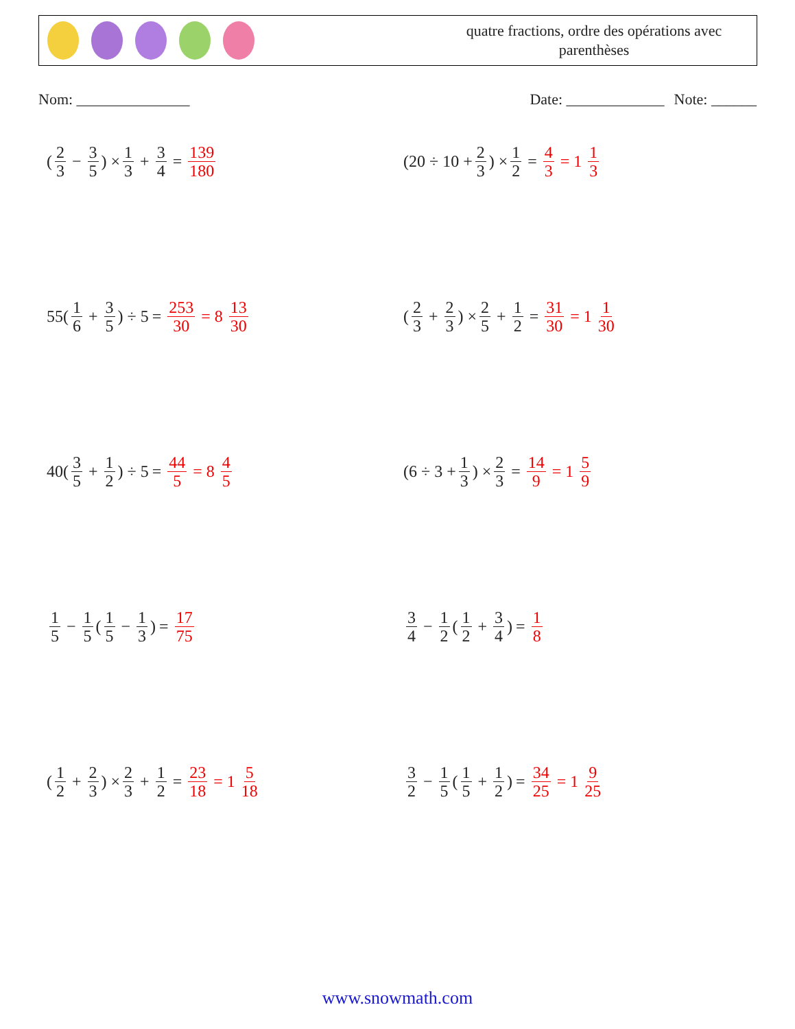quatre fractions, ordre des opérations avec
parenthèses
Nom: _______________ Date: _____________ Note: ______
(2 3 − 3 5) × 1 3 + 3 4 = 139 180
(20 ÷ 10 + 2 3) × 1 2 = 4 3 = 1 1 3
55(1 6 + 3 5) ÷ 5 = 253 30 = 8 13 30
(2 3 + 2 3) × 2 5 + 1 2 = 31 30 = 1 1 30
40(3 5 + 1 2) ÷ 5 = 44 5 = 8 4 5
(6 ÷ 3 + 1 3) × 2 3 = 14 9 = 1 5 9
1 5 − 1 5 (1 5 − 1 3) = 17 75
3 4 − 1 2 (1 2 + 3 4) = 1 8
(1 2 + 2 3) × 2 3 + 1 2 = 23 18 = 1 5 18
3 2 − 1 5 (1 5 + 1 2) = 34 25 = 1 9 25
www.snowmath.com